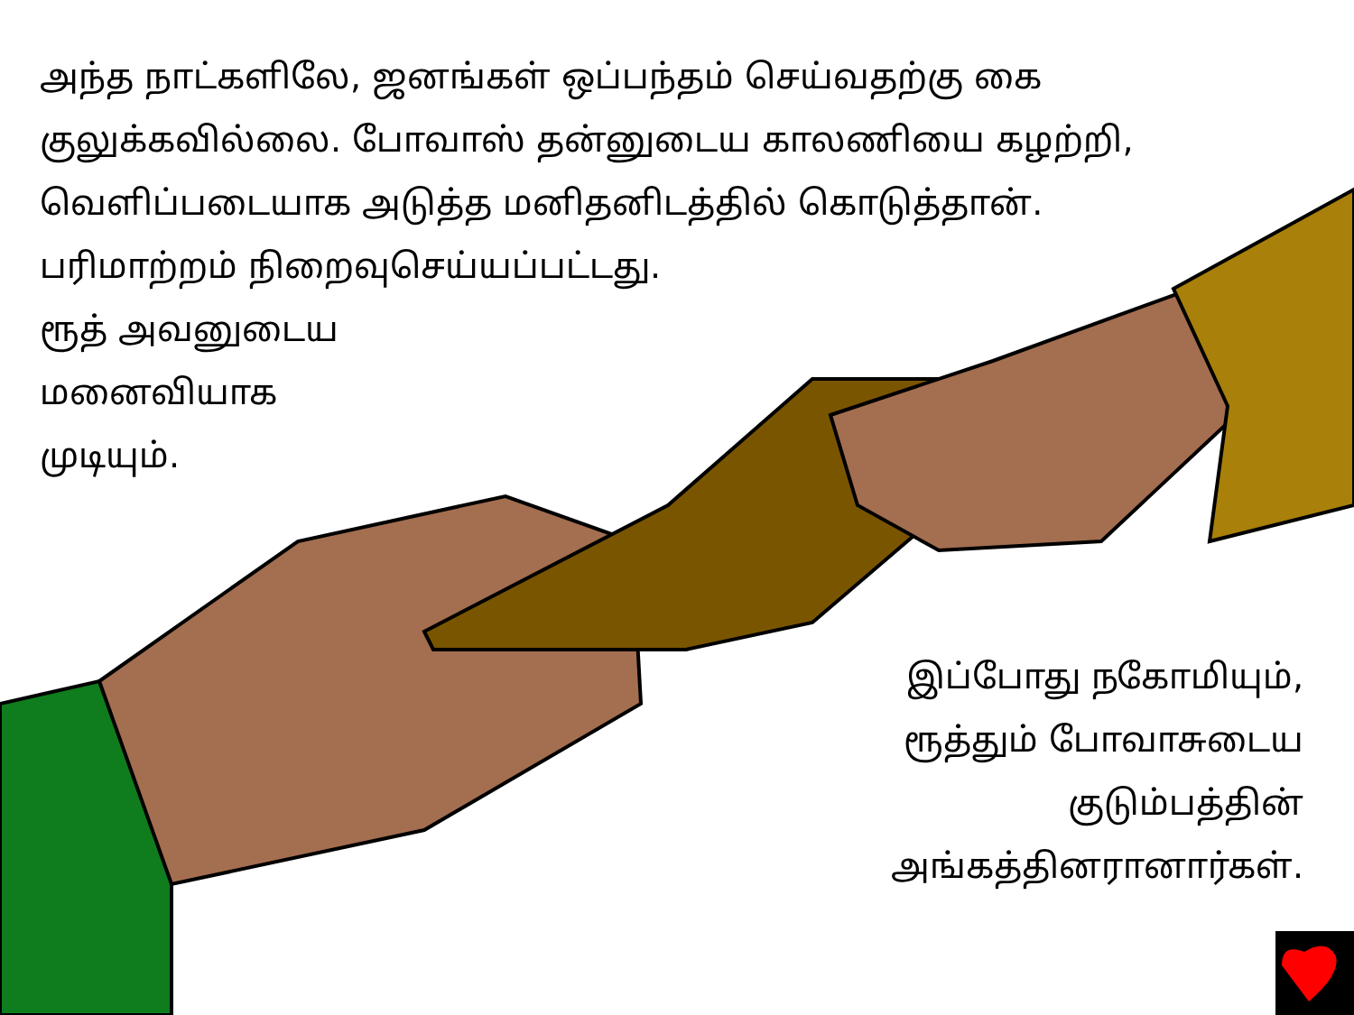அந்த நாட்களிலே, ஜனங்கள் ஒப்பந்தம் செய்வதற்கு கை
குலுக்கவில்லை. போவாஸ் தன்னுடைய காலணியை கழற்றி,
வெளிப்படையாக அடுத்த மனிதனிடத்தில் கொடுத்தான்.
பரிமாற்றம் நிறைவுசெய்யப்பட்டது.
ரூத் அவனுடைய
மனைவியாக
முடியும்.
இப்போது நகோமியும்,
ரூத்தும் போவாசுடைய
குடும்பத்தின்
அங்கத்தினரானார்கள்.